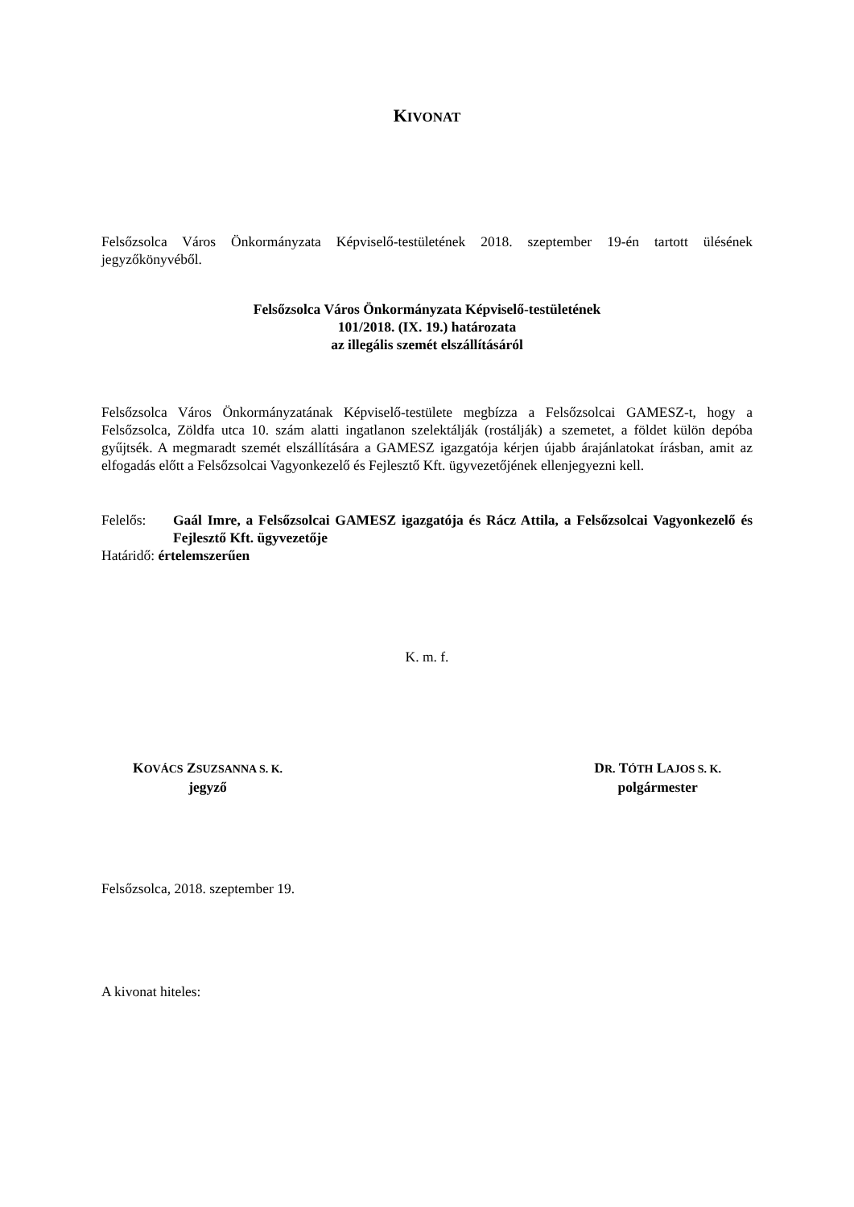KIVONAT
Felsőzsolca Város Önkormányzata Képviselő-testületének 2018. szeptember 19-én tartott ülésének jegyzőkönyvéből.
Felsőzsolca Város Önkormányzata Képviselő-testületének
101/2018. (IX. 19.) határozata
az illegális szemét elszállításáról
Felsőzsolca Város Önkormányzatának Képviselő-testülete megbízza a Felsőzsolcai GAMESZ-t, hogy a Felsőzsolca, Zöldfa utca 10. szám alatti ingatlanon szelektálják (rostálják) a szemetet, a földet külön depóba gyűjtsék. A megmaradt szemét elszállítására a GAMESZ igazgatója kérjen újabb árajánlatokat írásban, amit az elfogadás előtt a Felsőzsolcai Vagyonkezelő és Fejlesztő Kft. ügyvezetőjének ellenjegyezni kell.
Felelős: Gaál Imre, a Felsőzsolcai GAMESZ igazgatója és Rácz Attila, a Felsőzsolcai Vagyonkezelő és Fejlesztő Kft. ügyvezetője
Határidő: értelemszerűen
K. m. f.
KOVÁCS ZSUZSANNA S. K.
jegyző
DR. TÓTH LAJOS S. K.
polgármester
Felsőzsolca, 2018. szeptember 19.
A kivonat hiteles: